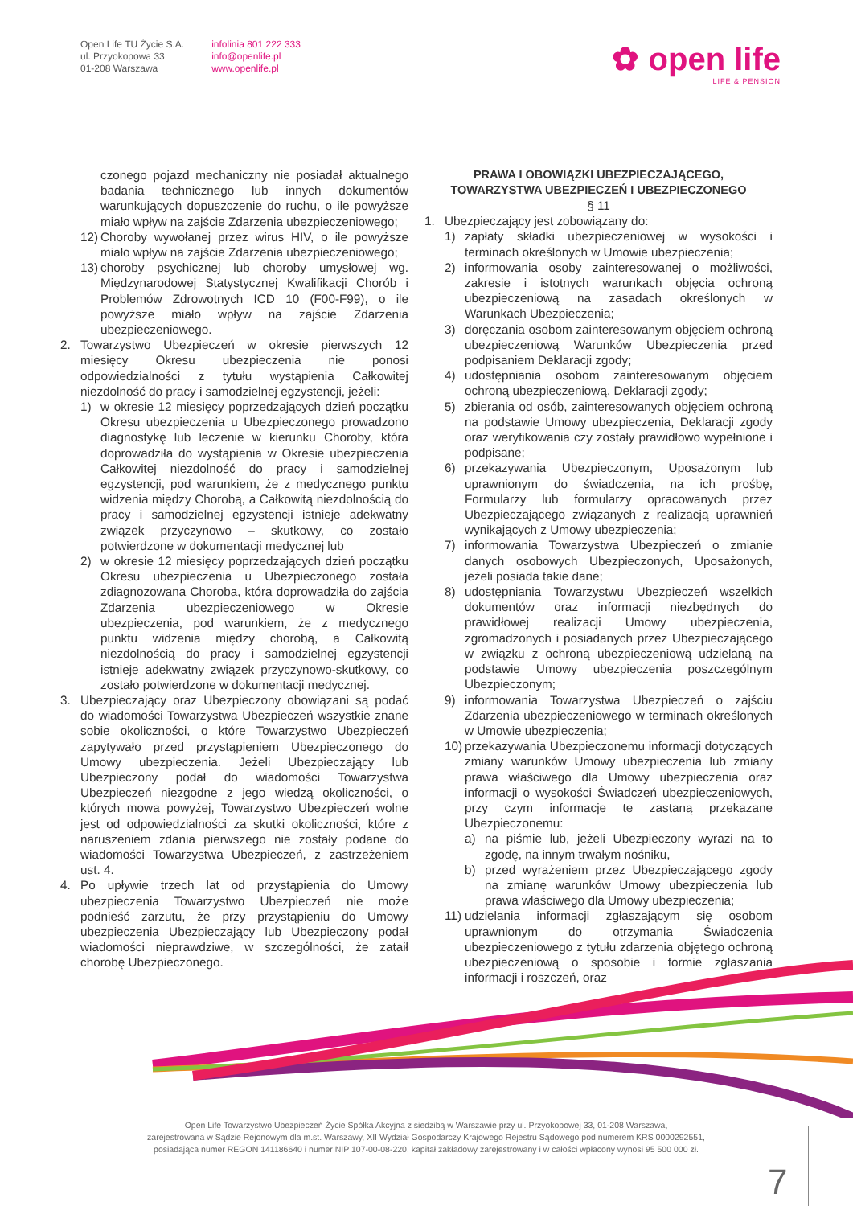Open Life TU Życie S.A.
ul. Przyokopowa 33
01-208 Warszawa
infolinia 801 222 333
info@openlife.pl
www.openlife.pl
✿ open life
LIFE & PENSION
czonego pojazd mechaniczny nie posiadał aktualnego badania technicznego lub innych dokumentów warunkujących dopuszczenie do ruchu, o ile powyższe miało wpływ na zajście Zdarzenia ubezpieczeniowego;
12) Choroby wywołanej przez wirus HIV, o ile powyższe miało wpływ na zajście Zdarzenia ubezpieczeniowego;
13) choroby psychicznej lub choroby umysłowej wg. Międzynarodowej Statystycznej Kwalifikacji Chorób i Problemów Zdrowotnych ICD 10 (F00-F99), o ile powyższe miało wpływ na zajście Zdarzenia ubezpieczeniowego.
2. Towarzystwo Ubezpieczeń w okresie pierwszych 12 miesięcy Okresu ubezpieczenia nie ponosi odpowiedzialności z tytułu wystąpienia Całkowitej niezdolność do pracy i samodzielnej egzystencji, jeżeli:
1) w okresie 12 miesięcy poprzedzających dzień początku Okresu ubezpieczenia u Ubezpieczonego prowadzono diagnostykę lub leczenie w kierunku Choroby, która doprowadziła do wystąpienia w Okresie ubezpieczenia Całkowitej niezdolność do pracy i samodzielnej egzystencji, pod warunkiem, że z medycznego punktu widzenia między Chorobą, a Całkowitą niezdolnością do pracy i samodzielnej egzystencji istnieje adekwatny związek przyczynowo – skutkowy, co zostało potwierdzone w dokumentacji medycznej lub
2) w okresie 12 miesięcy poprzedzających dzień początku Okresu ubezpieczenia u Ubezpieczonego została zdiagnozowana Choroba, która doprowadziła do zajścia Zdarzenia ubezpieczeniowego w Okresie ubezpieczenia, pod warunkiem, że z medycznego punktu widzenia między chorobą, a Całkowitą niezdolnością do pracy i samodzielnej egzystencji istnieje adekwatny związek przyczynowo-skutkowy, co zostało potwierdzone w dokumentacji medycznej.
3. Ubezpieczający oraz Ubezpieczony obowiązani są podać do wiadomości Towarzystwa Ubezpieczeń wszystkie znane sobie okoliczności, o które Towarzystwo Ubezpieczeń zapytywało przed przystąpieniem Ubezpieczonego do Umowy ubezpieczenia. Jeżeli Ubezpieczający lub Ubezpieczony podał do wiadomości Towarzystwa Ubezpieczeń niezgodne z jego wiedzą okoliczności, o których mowa powyżej, Towarzystwo Ubezpieczeń wolne jest od odpowiedzialności za skutki okoliczności, które z naruszeniem zdania pierwszego nie zostały podane do wiadomości Towarzystwa Ubezpieczeń, z zastrzeżeniem ust. 4.
4. Po upływie trzech lat od przystąpienia do Umowy ubezpieczenia Towarzystwo Ubezpieczeń nie może podnieść zarzutu, że przy przystąpieniu do Umowy ubezpieczenia Ubezpieczający lub Ubezpieczony podał wiadomości nieprawdziwe, w szczególności, że zataił chorobę Ubezpieczonego.
PRAWA I OBOWIĄZKI UBEZPIECZAJĄCEGO,
TOWARZYSTWA UBEZPIECZEŃ I UBEZPIECZONEGO
§ 11
1. Ubezpieczający jest zobowiązany do:
1) zapłaty składki ubezpieczeniowej w wysokości i terminach określonych w Umowie ubezpieczenia;
2) informowania osoby zainteresowanej o możliwości, zakresie i istotnych warunkach objęcia ochroną ubezpieczeniową na zasadach określonych w Warunkach Ubezpieczenia;
3) doręczania osobom zainteresowanym objęciem ochroną ubezpieczeniową Warunków Ubezpieczenia przed podpisaniem Deklaracji zgody;
4) udostępniania osobom zainteresowanym objęciem ochroną ubezpieczeniową, Deklaracji zgody;
5) zbierania od osób, zainteresowanych objęciem ochroną na podstawie Umowy ubezpieczenia, Deklaracji zgody oraz weryfikowania czy zostały prawidłowo wypełnione i podpisane;
6) przekazywania Ubezpieczonym, Uposażonym lub uprawnionym do świadczenia, na ich prośbę, Formularzy lub formularzy opracowanych przez Ubezpieczającego związanych z realizacją uprawnień wynikających z Umowy ubezpieczenia;
7) informowania Towarzystwa Ubezpieczeń o zmianie danych osobowych Ubezpieczonych, Uposażonych, jeżeli posiada takie dane;
8) udostępniania Towarzystwu Ubezpieczeń wszelkich dokumentów oraz informacji niezbędnych do prawidłowej realizacji Umowy ubezpieczenia, zgromadzonych i posiadanych przez Ubezpieczającego w związku z ochroną ubezpieczeniową udzielaną na podstawie Umowy ubezpieczenia poszczególnym Ubezpieczonym;
9) informowania Towarzystwa Ubezpieczeń o zajściu Zdarzenia ubezpieczeniowego w terminach określonych w Umowie ubezpieczenia;
10) przekazywania Ubezpieczonemu informacji dotyczących zmiany warunków Umowy ubezpieczenia lub zmiany prawa właściwego dla Umowy ubezpieczenia oraz informacji o wysokości Świadczeń ubezpieczeniowych, przy czym informacje te zastaną przekazane Ubezpieczonemu:
a) na piśmie lub, jeżeli Ubezpieczony wyrazi na to zgodę, na innym trwałym nośniku,
b) przed wyrażeniem przez Ubezpieczającego zgody na zmianę warunków Umowy ubezpieczenia lub prawa właściwego dla Umowy ubezpieczenia;
11) udzielania informacji zgłaszającym się osobom uprawnionym do otrzymania Świadczenia ubezpieczeniowego z tytułu zdarzenia objętego ochroną ubezpieczeniową o sposobie i formie zgłaszania informacji i roszczeń, oraz
Open Life Towarzystwo Ubezpieczeń Życie Spółka Akcyjna z siedzibą w Warszawie przy ul. Przyokopowej 33, 01-208 Warszawa,
zarejestrowana w Sądzie Rejonowym dla m.st. Warszawy, XII Wydział Gospodarczy Krajowego Rejestru Sądowego pod numerem KRS 0000292551,
posiadająca numer REGON 141186640 i numer NIP 107-00-08-220, kapitał zakładowy zarejestrowany i w całości wpłacony wynosi 95 500 000 zł.
7